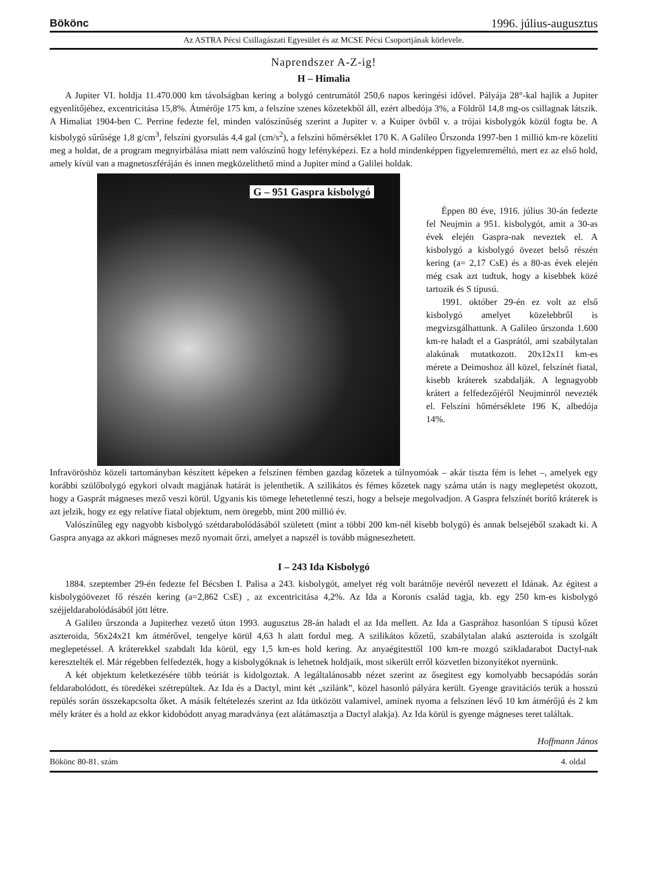Bökönc 1996. július-augusztus
Az ASTRA Pécsi Csillagászati Egyesület és az MCSE Pécsi Csoportjának körlevele.
Naprendszer A-Z-ig!
H – Himalia
A Jupiter VI. holdja 11.470.000 km távolságban kering a bolygó centrumától 250,6 napos keringési idővel. Pályája 28°-kal hajlik a Jupiter egyenlítőjéhez, excentricitása 15,8%. Átmérője 175 km, a felszíne szenes kőzetekből áll, ezért albedója 3%, a Földről 14,8 mg-os csillagnak látszik. A Himaliat 1904-ben C. Perrine fedezte fel, minden valószínűség szerint a Jupiter v. a Kuiper övből v. a trójai kisbolygók közül fogta be. A kisbolygó sűrűsége 1,8 g/cm<sup>3</sup>, felszíni gyorsulás 4,4 gal (cm/s<sup>2</sup>), a felszíni hőmérséklet 170 K. A Galileo Űrszonda 1997-ben 1 millió km-re közelíti meg a holdat, de a program megnyirbálása miatt nem valószínű hogy lefényképezi. Ez a hold mindenképpen figyelemreméltó, mert ez az első hold, amely kívül van a magnetoszféráján és innen megközelíthető mind a Jupiter mind a Galilei holdak.
G – 951 Gaspra kisbolygó
Éppen 80 éve, 1916. július 30-án fedezte fel Neujmin a 951. kisbolygót, amit a 30-as évek elején Gaspra-nak neveztek el. A kisbolygó a kisbolygó övezet belső részén kering (a= 2,17 CsE) és a 80-as évek elején még csak azt tudtuk, hogy a kisebbek közé tartozik és S típusú.
1991. október 29-én ez volt az első kisbolygó amelyet közelebbről is megvizsgálhattunk. A Galileo űrszonda 1.600 km-re haladt el a Gasprától, ami szabálytalan alakúnak mutatkozott. 20x12x11 km-es mérete a Deimoshoz áll közel, felszínét fiatal, kisebb kráterek szabdalják. A legnagyobb krátert a felfedezőjéről Neujminról nevezték el. Felszíni hőmérséklete 196 K, albedója 14%.
Infravöröshöz közeli tartományban készített képeken a felszínen fémben gazdag kőzetek a túlnyomóak – akár tiszta fém is lehet –, amelyek egy korábbi szülőbolygó egykori olvadt magjának határát is jelenthetik. A szilikátos és fémes kőzetek nagy száma után is nagy meglepetést okozott, hogy a Gasprát mágneses mező veszi körül. Ugyanis kis tömege lehetetlenné teszi, hogy a belseje megolvadjon. A Gaspra felszínét borítő kráterek is azt jelzik, hogy ez egy relatíve fiatal objektum, nem öregebb, mint 200 millió év.
Valószínűleg egy nagyobb kisbolygó szétdarabolódásából született (mint a többi 200 km-nél kisebb bolygó) és annak belsejéből szakadt ki. A Gaspra anyaga az akkori mágneses mező nyomait őrzi, amelyet a napszél is tovább mágnesezhetett.
I – 243 Ida Kisbolygó
1884. szeptember 29-én fedezte fel Bécsben I. Palisa a 243. kisbolygót, amelyet rég volt barátnője nevéről nevezett el Idának. Az égitest a kisbolygóövezet fő részén kering (a=2,862 CsE) , az excentricitása 4,2%. Az Ida a Koronis család tagja, kb. egy 250 km-es kisbolygó széjjeldarabolódásából jött létre.
A Galileo űrszonda a Jupiterhez vezető úton 1993. augusztus 28-án haladt el az Ida mellett. Az Ida a Gasprához hasonlóan S típusú kőzet aszteroida, 56x24x21 km átmérővel, tengelye körül 4,63 h alatt fordul meg. A szilikátos kőzetű, szabálytalan alakú aszteroida is szolgált meglepetéssel. A kráterekkel szabdalt Ida körül, egy 1,5 km-es hold kering. Az anyaégitesttől 100 km-re mozgó szikladarabot Dactyl-nak keresztelték el. Már régebben felfedezték, hogy a kisbolygóknak is lehetnek holdjaik, most sikerült erről közvetlen bizonyítékot nyernünk.
A két objektum keletkezésére több teóriát is kidolgoztak. A legáltalánosabb nézet szerint az ősegitest egy komolyabb becsapódás során feldarabolódott, és töredékei szétrepültek. Az Ida és a Dactyl, mint két „szilánk”, közel hasonló pályára került. Gyenge gravitációs terük a hosszú repülés során összekapcsolta őket. A másik feltételezés szerint az Ida ütközött valamivel, aminek nyoma a felszínen lévő 10 km átmérőjű és 2 km mély kráter és a hold az ekkor kidobódott anyag maradványa (ezt alátámasztja a Dactyl alakja). Az Ida körül is gyenge mágneses teret találtak.
Hoffmann János
Bökönc 80-81. szám 4. oldal